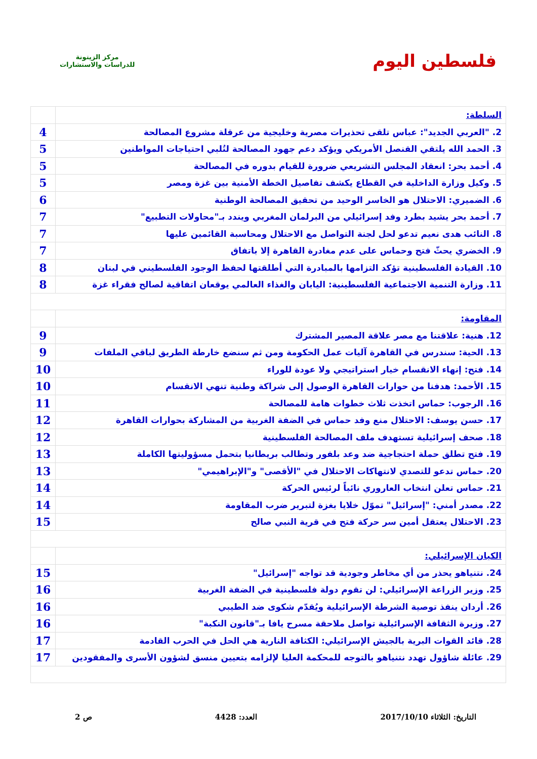فلسطين اليوم
مركز الزيتونة
للدراسات والاستشارات
| السلطة: | |
| 2. "العربي الجديد": عباس تلقى تحذيرات مصرية وخليجية من عرقلة مشروع المصالحة | 4 |
| 3. الحمد الله يلتقي القنصل الأمريكي ويؤكد دعم جهود المصالحة لتُلبي احتياجات المواطنين | 5 |
| 4. أحمد بحر: انعقاد المجلس التشريعي ضرورة للقيام بدوره في المصالحة | 5 |
| 5. وكيل وزارة الداخلية في القطاع يكشف تفاصيل الخطة الأمنية بين غزة ومصر | 5 |
| 6. الضميري: الاحتلال هو الخاسر الوحيد من تحقيق المصالحة الوطنية | 6 |
| 7. أحمد بحر يشيد بطرد وفد إسرائيلي من البرلمان المغربي ويندد بـ"محاولات التطبيع" | 7 |
| 8. النائب هدى نعيم تدعو لحل لجنة التواصل مع الاحتلال ومحاسبة القائمين عليها | 7 |
| 9. الخضري يحثّ فتح وحماس على عدم مغادرة القاهرة إلا باتفاق | 7 |
| 10. القيادة الفلسطينية تؤكد التزامها بالمبادرة التي أطلقتها لحفظ الوجود الفلسطيني في لبنان | 8 |
| 11. وزارة التنمية الاجتماعية الفلسطينية: اليابان والغذاء العالمي يوقعان اتفاقية لصالح فقراء غزة | 8 |
| المقاومة: | |
| 12. هنية: علاقتنا مع مصر علاقة المصير المشترك | 9 |
| 13. الحية: سندرس في القاهرة آليات عمل الحكومة ومن ثم سنضع خارطة الطريق لباقي الملفات | 9 |
| 14. فتح: إنهاء الانقسام خيار استراتيجي ولا عودة للوراء | 10 |
| 15. الأحمد: هدفنا من حوارات القاهرة الوصول إلى شراكة وطنية تنهي الانقسام | 10 |
| 16. الرجوب: حماس اتخذت ثلاث خطوات هامة للمصالحة | 11 |
| 17. حسن يوسف: الاحتلال منع وفد حماس في الضفة الغربية من المشاركة بحوارات القاهرة | 12 |
| 18. صحف إسرائيلية تستهدف ملف المصالحة الفلسطينية | 12 |
| 19. فتح تطلق حملة احتجاجية ضد وعد بلفور وتطالب بريطانيا بتحمل مسؤوليتها الكاملة | 13 |
| 20. حماس تدعو للتصدي لانتهاكات الاحتلال في "الأقصى" و"الإبراهيمي" | 13 |
| 21. حماس تعلن انتخاب العاروري نائباً لرئيس الحركة | 14 |
| 22. مصدر أمني: "إسرائيل" تموّل خلايا بغزة لتبرير ضرب المقاومة | 14 |
| 23. الاحتلال يعتقل أمين سر حركة فتح في قرية النبي صالح | 15 |
| الكيان الإسرائيلي: | |
| 24. نتنياهو يحذر من أي مخاطر وجودية قد تواجه "إسرائيل" | 15 |
| 25. وزير الزراعة الإسرائيلي: لن تقوم دولة فلسطينية في الضفة الغربية | 16 |
| 26. أردان ينفذ توصية الشرطة الإسرائيلية ويُقدّم شكوى ضد الطيبي | 16 |
| 27. وزيرة الثقافة الإسرائيلية تواصل ملاحقة مسرح يافا بـ"قانون النكبة" | 16 |
| 28. قائد القوات البرية بالجيش الإسرائيلي: الكثافة النارية هي الحل في الحرب القادمة | 17 |
| 29. عائلة شاؤول تهدد نتنياهو بالتوجه للمحكمة العليا لإلزامه بتعيين منسق لشؤون الأسرى والمفقودين | 17 |
التاريخ: الثلاثاء 2017/10/10 العدد: 4428 ص 2